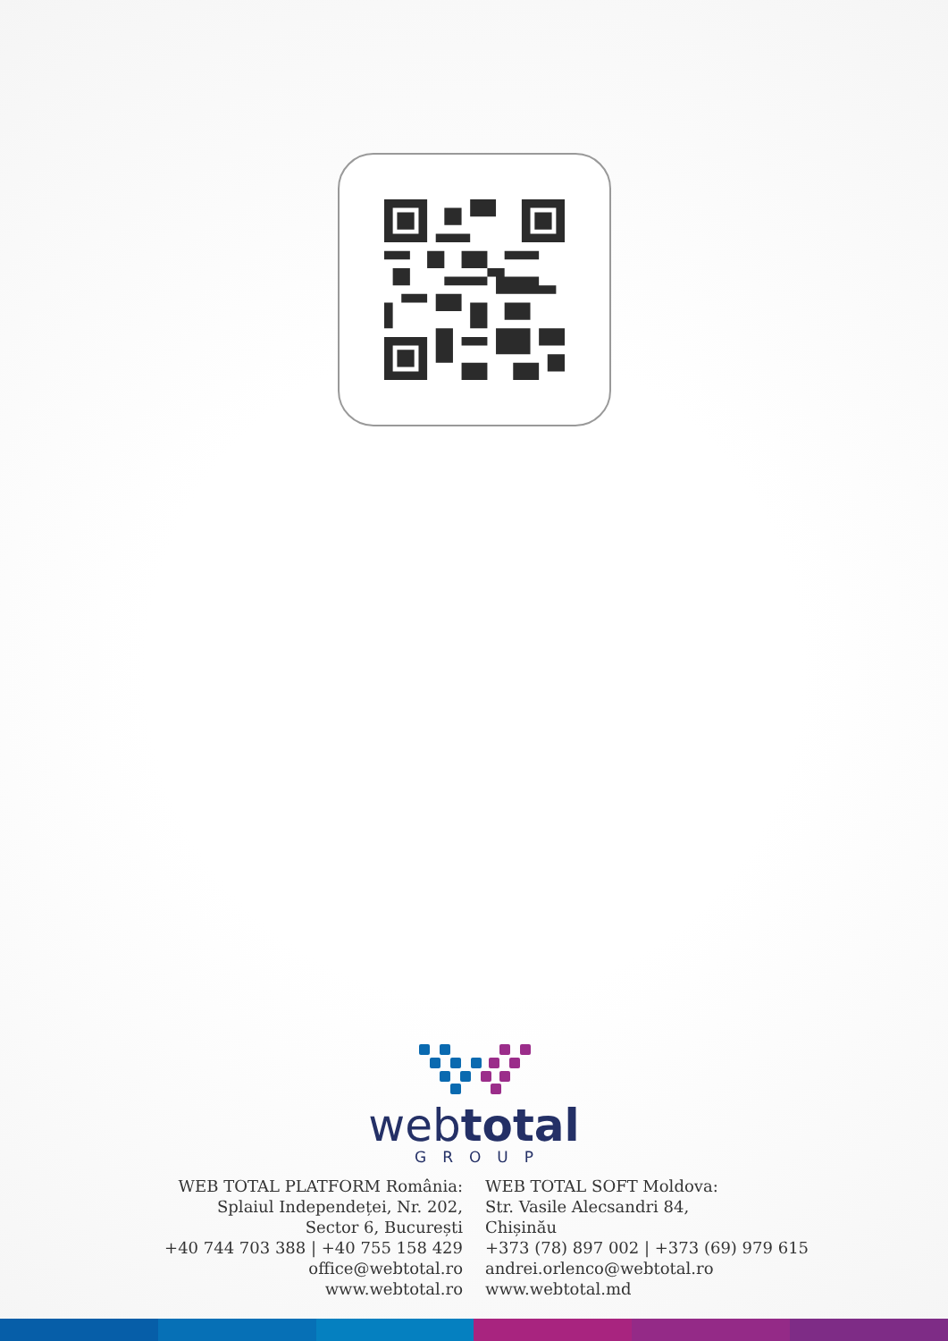webtotal
GROUP
WEB TOTAL PLATFORM România:
Splaiul Independeței, Nr. 202,
Sector 6, București
+40 744 703 388 | +40 755 158 429
office@webtotal.ro
www.webtotal.ro
WEB TOTAL SOFT Moldova:
Str. Vasile Alecsandri 84,
Chișinău
+373 (78) 897 002 | +373 (69) 979 615
andrei.orlenco@webtotal.ro
www.webtotal.md